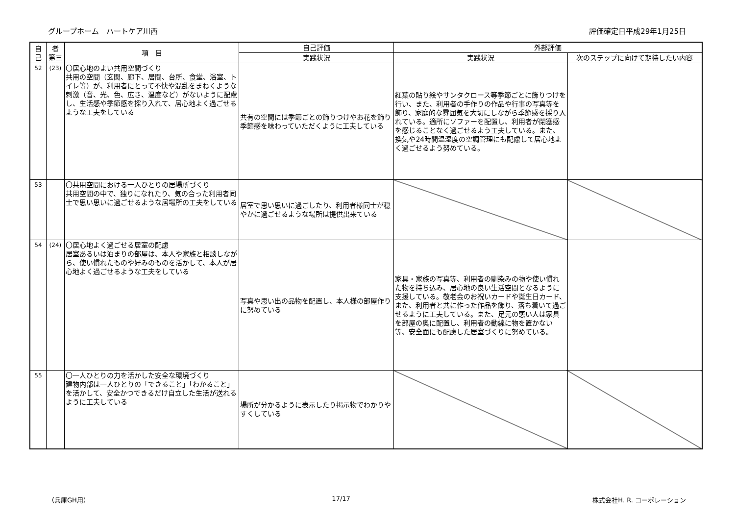グループホーム　ハートケア川西 評価確定日平成29年1月25日
| 自己 | 者 第三 | 項 目 | 自己評価 | 外部評価 | |
| --- | --- | --- | --- | --- | --- |
| | | | 実践状況 | 実践状況 | 次のステップに向けて期待したい内容 |
| 52 | (23) | 〇居心地のよい共用空間づくり 共用の空間（玄関、廊下、居間、台所、食堂、浴室、トイレ等）が、利用者にとって不快や混乱をまねくような刺激（音、光、色、広さ、温度など）がないように配慮し、生活感や季節感を採り入れて、居心地よく過ごせるような工夫をしている | 共有の空間には季節ごとの飾りつけやお花を飾り季節感を味わっていただくように工夫している | 紅葉の貼り絵やサンタクロース等季節ごとに飾りつけを行い、また、利用者の手作りの作品や行事の写真等を飾り、家庭的な雰囲気を大切にしながら季節感を採り入れている。適所にソファーを配置し、利用者が閉塞感を感じることなく過ごせるよう工夫している。また、換気や24時間温湿度の空調管理にも配慮して居心地よく過ごせるよう努めている。 | |
| 53 | | 〇共用空間における一人ひとりの居場所づくり 共用空間の中で、独りになれたり、気の合った利用者同士で思い思いに過ごせるような居場所の工夫をしている | 居室で思い思いに過ごしたり、利用者様同士が穏やかに過ごせるような場所は提供出来ている | | |
| 54 | (24) | 〇居心地よく過ごせる居室の配慮 居室あるいは泊まりの部屋は、本人や家族と相談しながら、使い慣れたものや好みのものを活かして、本人が居心地よく過ごせるような工夫をしている | 写真や思い出の品物を配置し、本人様の部屋作りに努めている | 家具・家族の写真等、利用者の馴染みの物や使い慣れた物を持ち込み、居心地の良い生活空間となるように支援している。敬老会のお祝いカードや誕生日カード、また、利用者と共に作った作品を飾り、落ち着いて過ごせるように工夫している。また、足元の悪い人は家具を部屋の奥に配置し、利用者の動線に物を置かない等、安全面にも配慮した居室づくりに努めている。 | |
| 55 | | 〇一人ひとりの力を活かした安全な環境づくり 建物内部は一人ひとりの「できること」「わかること」を活かして、安全かつできるだけ自立した生活が送れるように工夫している | 場所が分かるように表示したり掲示物でわかりやすくしている | | |
（兵庫GH用） 17/17 株式会社H. R. コーポレーション